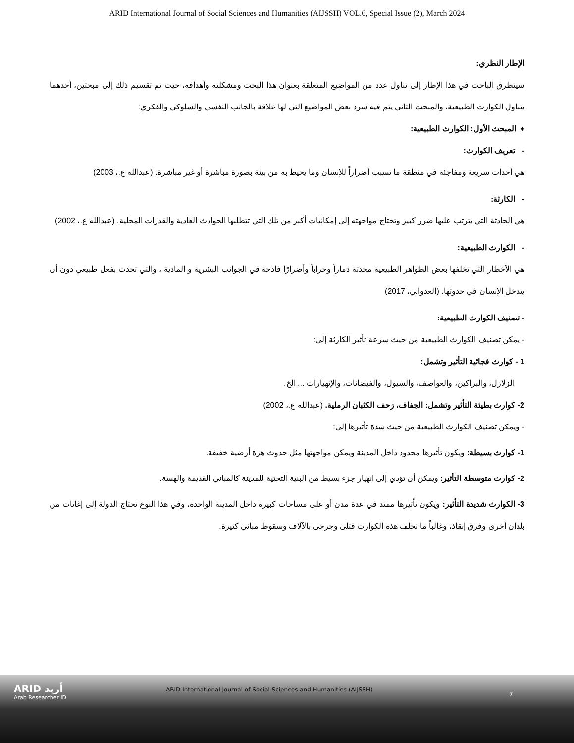ARID International Journal of Social Sciences and Humanities (AIJSSH) VOL.6, Special Issue (2), March 2024
الإطار النظري:
سيتطرق الباحث في هذا الإطار إلى تناول عدد من المواضيع المتعلقة بعنوان هذا البحث ومشكلته وأهدافه، حيث تم تقسيم ذلك إلى مبحثين، أحدهما يتناول الكوارث الطبيعية، والمبحث الثاني يتم فيه سرد بعض المواضيع التي لها علاقة بالجانب النفسي والسلوكي والفكري:
♦ المبحث الأول: الكوارث الطبيعية:
- تعريف الكوارث:
هي أحداث سريعة ومفاجئة في منطقة ما تسبب أضراراً للإنسان وما يحيط به من بيئة بصورة مباشرة أو غير مباشرة. (عبدالله ع.، 2003)
- الكارثة:
هي الحادثة التي يترتب عليها ضرر كبير وتحتاج مواجهته إلى إمكانيات أكبر من تلك التي تتطلبها الحوادث العادية والقدرات المحلية. (عبدالله ع.، 2002)
- الكوارث الطبيعية:
هي الأخطار التي تخلفها بعض الظواهر الطبيعية محدثة دماراً وخراباً وأضرارًا فادحة في الجوانب البشرية و المادية ، والتي تحدث بفعل طبيعي دون أن يتدخل الإنسان في حدوثها. (العدواني، 2017)
- تصنيف الكوارث الطبيعية:
- يمكن تصنيف الكوارث الطبيعية من حيث سرعة تأثير الكارثة إلى:
1 - كوارث فجائية التأثير وتشمل:
الزلازل، والبراكين، والعواصف، والسيول، والفيضانات، والإنهيارات ... الخ.
2- كوارث بطيئة التأثير وتشمل: الجفاف، زحف الكثبان الرملية. (عبدالله ع.، 2002)
- ويمكن تصنيف الكوارث الطبيعية من حيث شدة تأثيرها إلى:
1- كوارث بسيطة: ويكون تأثيرها محدود داخل المدينة ويمكن مواجهتها مثل حدوث هزة أرضية خفيفة.
2- كوارث متوسطة التأثير: ويمكن أن تؤدي إلى انهيار جزء بسيط من البنية التحتية للمدينة كالمباني القديمة والهشة.
3- الكوارث شديدة التأثير: ويكون تأثيرها ممتد في عدة مدن أو على مساحات كبيرة داخل المدينة الواحدة، وفي هذا النوع تحتاج الدولة إلى إغاثات من بلدان أخرى وفرق إنقاذ، وغالباً ما تخلف هذه الكوارث قتلى وجرحى بالآلاف وسقوط مباني كثيرة.
ARID أريد
Arab Researcher iD
ARID International Journal of Social Sciences and Humanities (AIJSSH)
7